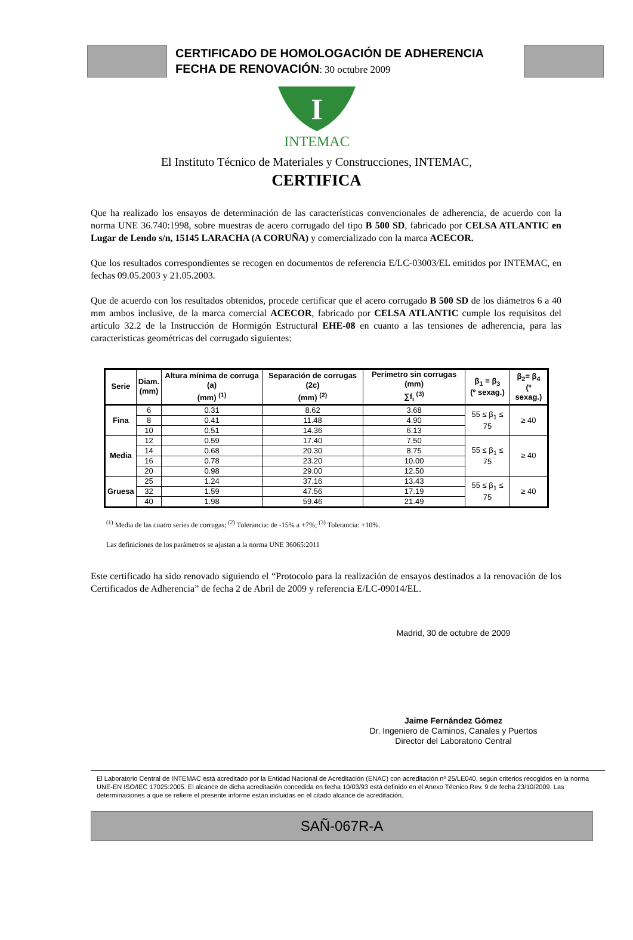CERTIFICADO DE HOMOLOGACIÓN DE ADHERENCIA
FECHA DE RENOVACIÓN: 30 octubre 2009
I
INTEMAC
El Instituto Técnico de Materiales y Construcciones, INTEMAC,
CERTIFICA
Que ha realizado los ensayos de determinación de las características convencionales de adherencia, de acuerdo con la norma UNE 36.740:1998, sobre muestras de acero corrugado del tipo B 500 SD, fabricado por CELSA ATLANTIC en Lugar de Lendo s/n, 15145 LARACHA (A CORUÑA) y comercializado con la marca ACECOR.
Que los resultados correspondientes se recogen en documentos de referencia E/LC-03003/EL emitidos por INTEMAC, en fechas 09.05.2003 y 21.05.2003.
Que de acuerdo con los resultados obtenidos, procede certificar que el acero corrugado B 500 SD de los diámetros 6 a 40 mm ambos inclusive, de la marca comercial ACECOR, fabricado por CELSA ATLANTIC cumple los requisitos del artículo 32.2 de la Instrucción de Hormigón Estructural EHE-08 en cuanto a las tensiones de adherencia, para las características geométricas del corrugado siguientes:
| Serie | Diam. (mm) | Altura mínima de corruga (a) (mm) <sup>(1)</sup> | Separación de corrugas (2c) (mm) <sup>(2)</sup> | Perímetro sin corrugas (mm) ∑f<sub>i</sub> <sup>(3)</sup> | β<sub>1</sub> = β<sub>3</sub> (º sexag.) | β<sub>2</sub>= β<sub>4</sub> (º sexag.) |
| --- | --- | --- | --- | --- | --- | --- |
| Fina | 6 | 0.31 | 8.62 | 3.68 | 55 ≤ β<sub>1</sub> ≤ 75 | ≥ 40 |
| | 8 | 0.41 | 11.48 | 4.90 | | |
| | 10 | 0.51 | 14.36 | 6.13 | | |
| Media | 12 | 0.59 | 17.40 | 7.50 | 55 ≤ β<sub>1</sub> ≤ 75 | ≥ 40 |
| | 14 | 0.68 | 20.30 | 8.75 | | |
| | 16 | 0.78 | 23.20 | 10.00 | | |
| | 20 | 0.98 | 29.00 | 12.50 | | |
| Gruesa | 25 | 1.24 | 37.16 | 13.43 | 55 ≤ β<sub>1</sub> ≤ 75 | ≥ 40 |
| | 32 | 1.59 | 47.56 | 17.19 | | |
| | 40 | 1.98 | 59.46 | 21.49 | | |
<sup>(1)</sup> Media de las cuatro series de corrugas; <sup>(2)</sup> Tolerancia: de -15% a +7%; <sup>(3)</sup> Tolerancia: +10%.
Las definiciones de los parámetros se ajustan a la norma UNE 36065:2011
Este certificado ha sido renovado siguiendo el “Protocolo para la realización de ensayos destinados a la renovación de los Certificados de Adherencia” de fecha 2 de Abril de 2009 y referencia E/LC-09014/EL.
Madrid, 30 de octubre de 2009
Jaime Fernández Gómez
Dr. Ingeniero de Caminos, Canales y Puertos
Director del Laboratorio Central
El Laboratorio Central de INTEMAC está acreditado por la Entidad Nacional de Acreditación (ENAC) con acreditación nº 25/LE040, según criterios recogidos en la norma UNE-EN ISO/IEC 17025:2005. El alcance de dicha acreditación concedida en fecha 10/03/93 está definido en el Anexo Técnico Rev. 9 de fecha 23/10/2009. Las determinaciones a que se refiere el presente informe están incluidas en el citado alcance de acreditación.
SAÑ-067R-A